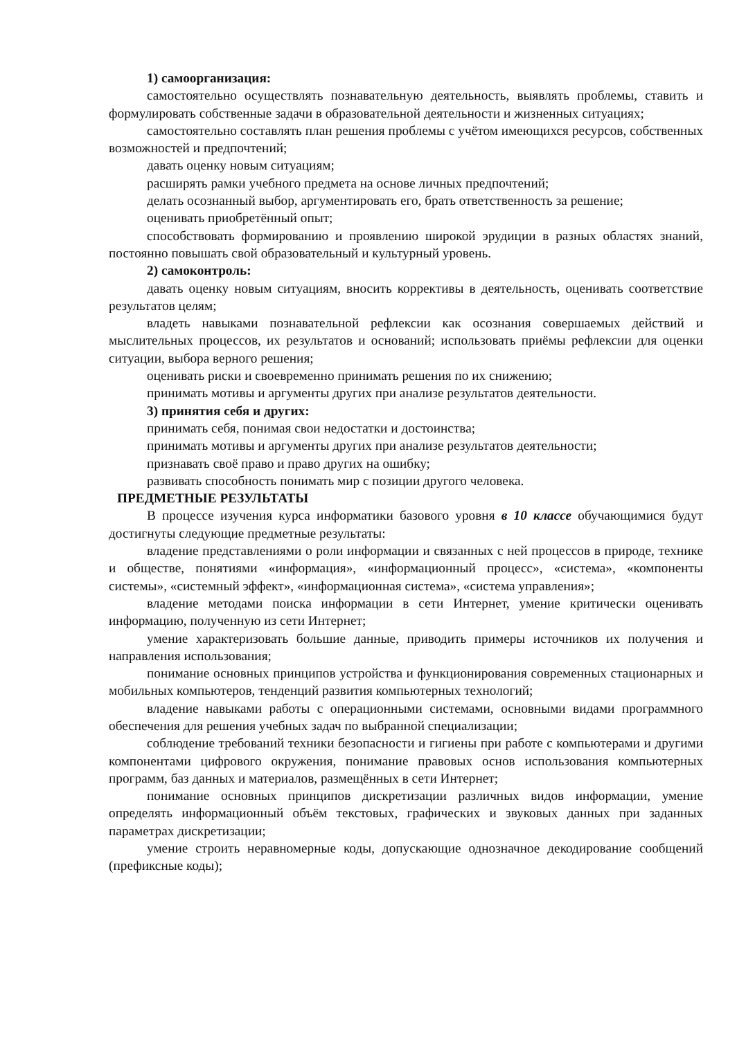1) самоорганизация:
самостоятельно осуществлять познавательную деятельность, выявлять проблемы, ставить и формулировать собственные задачи в образовательной деятельности и жизненных ситуациях;
самостоятельно составлять план решения проблемы с учётом имеющихся ресурсов, собственных возможностей и предпочтений;
давать оценку новым ситуациям;
расширять рамки учебного предмета на основе личных предпочтений;
делать осознанный выбор, аргументировать его, брать ответственность за решение;
оценивать приобретённый опыт;
способствовать формированию и проявлению широкой эрудиции в разных областях знаний, постоянно повышать свой образовательный и культурный уровень.
2) самоконтроль:
давать оценку новым ситуациям, вносить коррективы в деятельность, оценивать соответствие результатов целям;
владеть навыками познавательной рефлексии как осознания совершаемых действий и мыслительных процессов, их результатов и оснований; использовать приёмы рефлексии для оценки ситуации, выбора верного решения;
оценивать риски и своевременно принимать решения по их снижению;
принимать мотивы и аргументы других при анализе результатов деятельности.
3) принятия себя и других:
принимать себя, понимая свои недостатки и достоинства;
принимать мотивы и аргументы других при анализе результатов деятельности;
признавать своё право и право других на ошибку;
развивать способность понимать мир с позиции другого человека.
ПРЕДМЕТНЫЕ РЕЗУЛЬТАТЫ
В процессе изучения курса информатики базового уровня в 10 классе обучающимися будут достигнуты следующие предметные результаты:
владение представлениями о роли информации и связанных с ней процессов в природе, технике и обществе, понятиями «информация», «информационный процесс», «система», «компоненты системы», «системный эффект», «информационная система», «система управления»;
владение методами поиска информации в сети Интернет, умение критически оценивать информацию, полученную из сети Интернет;
умение характеризовать большие данные, приводить примеры источников их получения и направления использования;
понимание основных принципов устройства и функционирования современных стационарных и мобильных компьютеров, тенденций развития компьютерных технологий;
владение навыками работы с операционными системами, основными видами программного обеспечения для решения учебных задач по выбранной специализации;
соблюдение требований техники безопасности и гигиены при работе с компьютерами и другими компонентами цифрового окружения, понимание правовых основ использования компьютерных программ, баз данных и материалов, размещённых в сети Интернет;
понимание основных принципов дискретизации различных видов информации, умение определять информационный объём текстовых, графических и звуковых данных при заданных параметрах дискретизации;
умение строить неравномерные коды, допускающие однозначное декодирование сообщений (префиксные коды);